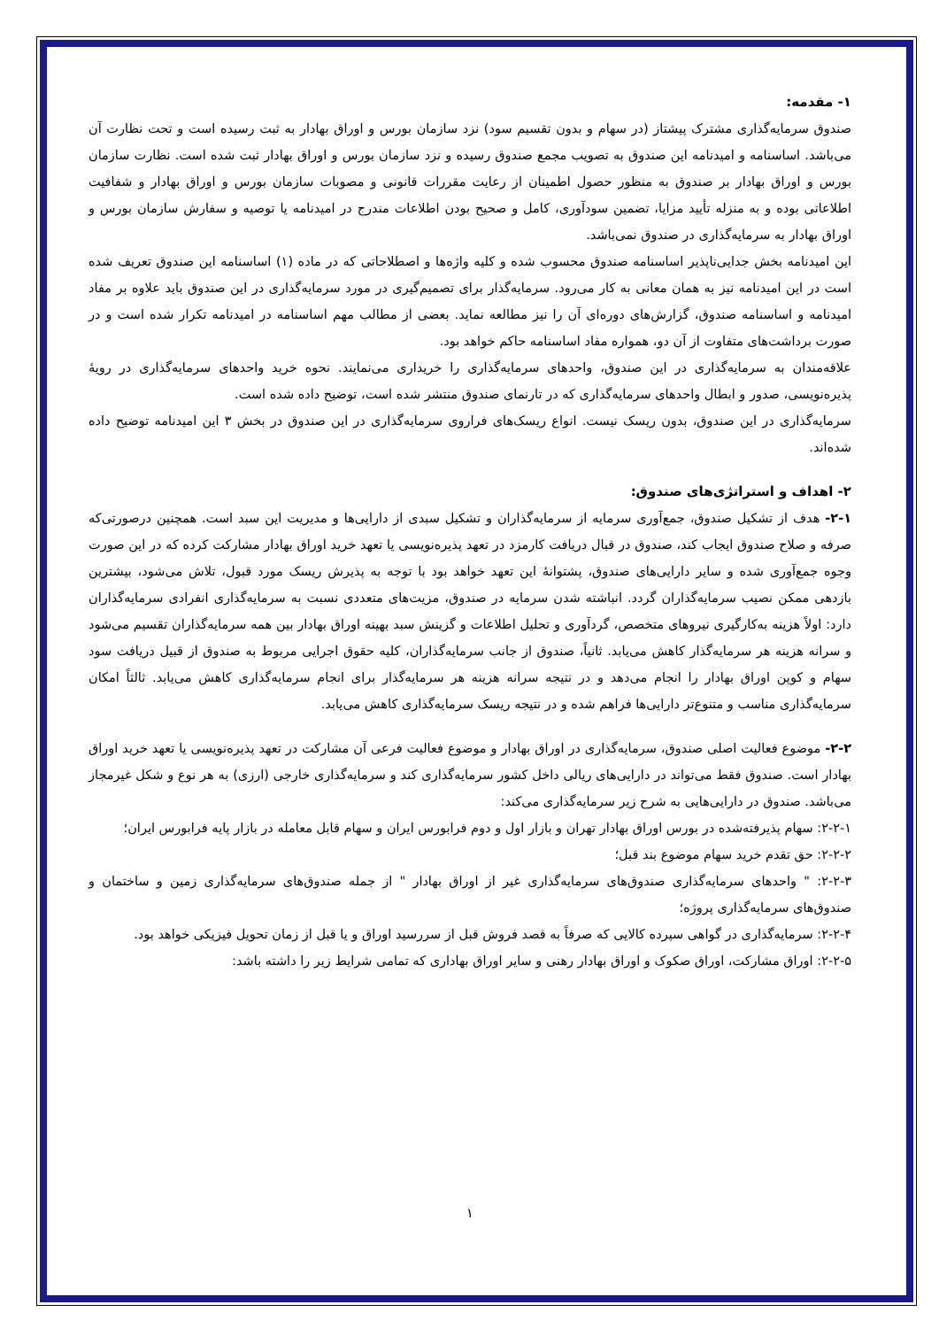۱- مقدمه:
صندوق سرمایه‌گذاری مشترک پیشتاز (در سهام و بدون تقسیم سود) نزد سازمان بورس و اوراق بهادار به ثبت رسیده است و تحت نظارت آن می‌باشد. اساسنامه و امیدنامه این صندوق به تصویب مجمع صندوق رسیده و نزد سازمان بورس و اوراق بهادار ثبت شده است. نظارت سازمان بورس و اوراق بهادار بر صندوق به منظور حصول اطمینان از رعایت مقررات قانونی و مصوبات سازمان بورس و اوراق بهادار و شفافیت اطلاعاتی بوده و به منزله تأیید مزایا، تضمین سودآوری، کامل و صحیح بودن اطلاعات مندرج در امیدنامه یا توصیه و سفارش سازمان بورس و اوراق بهادار به سرمایه‌گذاری در صندوق نمی‌باشد.
این امیدنامه بخش جدایی‌ناپذیر اساسنامه صندوق محسوب شده و کلیه واژه‌ها و اصطلاحاتی که در ماده (۱) اساسنامه این صندوق تعریف شده است در این امیدنامه نیز به همان معانی به کار می‌رود. سرمایه‌گذار برای تصمیم‌گیری در مورد سرمایه‌گذاری در این صندوق باید علاوه بر مفاد امیدنامه و اساسنامه صندوق، گزارش‌های دوره‌ای آن را نیز مطالعه نماید. بعضی از مطالب مهم اساسنامه در امیدنامه تکرار شده است و در صورت برداشت‌های متفاوت از آن دو، همواره مفاد اساسنامه حاکم خواهد بود.
علاقه‌مندان به سرمایه‌گذاری در این صندوق، واحدهای سرمایه‌گذاری را خریداری می‌نمایند. نحوه خرید واحدهای سرمایه‌گذاری در رویهٔ پذیره‌نویسی، صدور و ابطال واحدهای سرمایه‌گذاری که در تارنمای صندوق منتشر شده است، توضیح داده شده است.
سرمایه‌گذاری در این صندوق، بدون ریسک نیست. انواع ریسک‌های فراروی سرمایه‌گذاری در این صندوق در بخش ۳ این امیدنامه توضیح داده شده‌اند.
۲- اهداف و استراتژی‌های صندوق:
۲-۱- هدف از تشکیل صندوق، جمع‌آوری سرمایه از سرمایه‌گذاران و تشکیل سبدی از دارایی‌ها و مدیریت این سبد است. همچنین درصورتی‌که صرفه و صلاح صندوق ایجاب کند، صندوق در قبال دریافت کارمزد در تعهد پذیره‌نویسی یا تعهد خرید اوراق بهادار مشارکت کرده که در این صورت وجوه جمع‌آوری شده و سایر دارایی‌های صندوق، پشتوانهٔ این تعهد خواهد بود با توجه به پذیرش ریسک مورد قبول، تلاش می‌شود، بیشترین بازدهی ممکن نصیب سرمایه‌گذاران گردد. انباشته شدن سرمایه در صندوق، مزیت‌های متعددی نسبت به سرمایه‌گذاری انفرادی سرمایه‌گذاران دارد: اولاً هزینه به‌کارگیری نیروهای متخصص، گردآوری و تحلیل اطلاعات و گزینش سبد بهینه اوراق بهادار بین همه سرمایه‌گذاران تقسیم می‌شود و سرانه هزینه هر سرمایه‌گذار کاهش می‌یابد. ثانیاً، صندوق از جانب سرمایه‌گذاران، کلیه حقوق اجرایی مربوط به صندوق از قبیل دریافت سود سهام و کوپن اوراق بهادار را انجام می‌دهد و در نتیجه سرانه هزینه هر سرمایه‌گذار برای انجام سرمایه‌گذاری کاهش می‌یابد. ثالثاً امکان سرمایه‌گذاری مناسب و متنوع‌تر دارایی‌ها فراهم شده و در نتیجه ریسک سرمایه‌گذاری کاهش می‌یابد.
۲-۲- موضوع فعالیت اصلی صندوق، سرمایه‌گذاری در اوراق بهادار و موضوع فعالیت فرعی آن مشارکت در تعهد پذیره‌نویسی یا تعهد خرید اوراق بهادار است. صندوق فقط می‌تواند در دارایی‌های ریالی داخل کشور سرمایه‌گذاری کند و سرمایه‌گذاری خارجی (ارزی) به هر نوع و شکل غیرمجاز می‌باشد. صندوق در دارایی‌هایی به شرح زیر سرمایه‌گذاری می‌کند:
۲-۲-۱: سهام پذیرفته‌شده در بورس اوراق بهادار تهران و بازار اول و دوم فرابورس ایران و سهام قابل معامله در بازار پایه فرابورس ایران؛
۲-۲-۲: حق تقدم خرید سهام موضوع بند قبل؛
۲-۲-۳: " واحدهای سرمایه‌گذاری صندوق‌های سرمایه‌گذاری غیر از اوراق بهادار " از جمله صندوق‌های سرمایه‌گذاری زمین و ساختمان و صندوق‌های سرمایه‌گذاری پروژه؛
۲-۲-۴: سرمایه‌گذاری در گواهی سپرده کالایی که صرفاً به قصد فروش قبل از سررسید اوراق و یا قبل از زمان تحویل فیزیکی خواهد بود.
۲-۲-۵: اوراق مشارکت، اوراق صکوک و اوراق بهادار رهنی و سایر اوراق بهاداری که تمامی شرایط زیر را داشته باشد:
۱